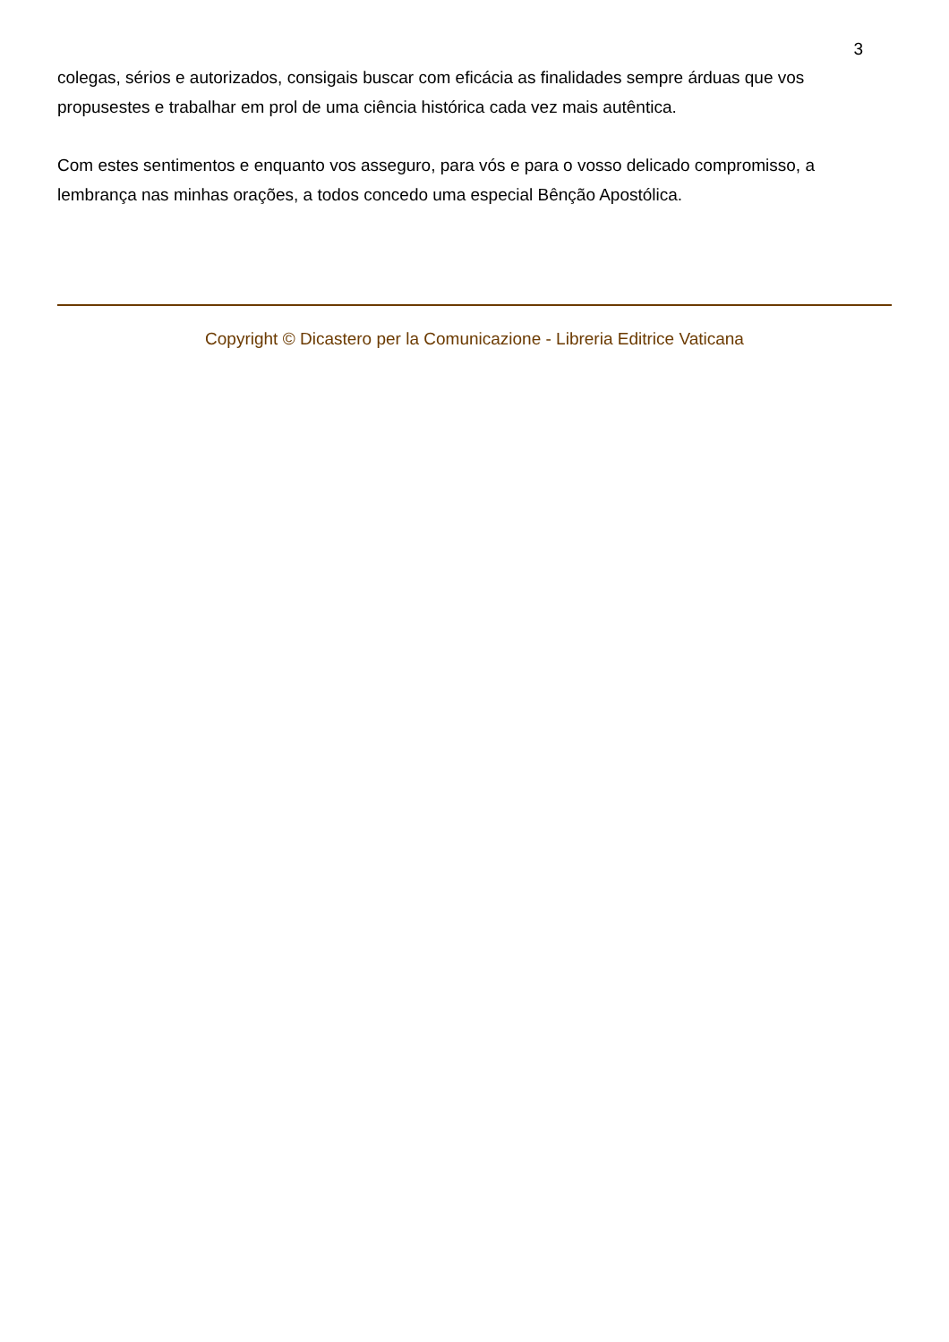3
colegas, sérios e autorizados, consigais buscar com eficácia as finalidades sempre árduas que vos propusestes e trabalhar em prol de uma ciência histórica cada vez mais autêntica.
Com estes sentimentos e enquanto vos asseguro, para vós e para o vosso delicado compromisso, a lembrança nas minhas orações, a todos concedo uma especial Bênção Apostólica.
Copyright © Dicastero per la Comunicazione - Libreria Editrice Vaticana